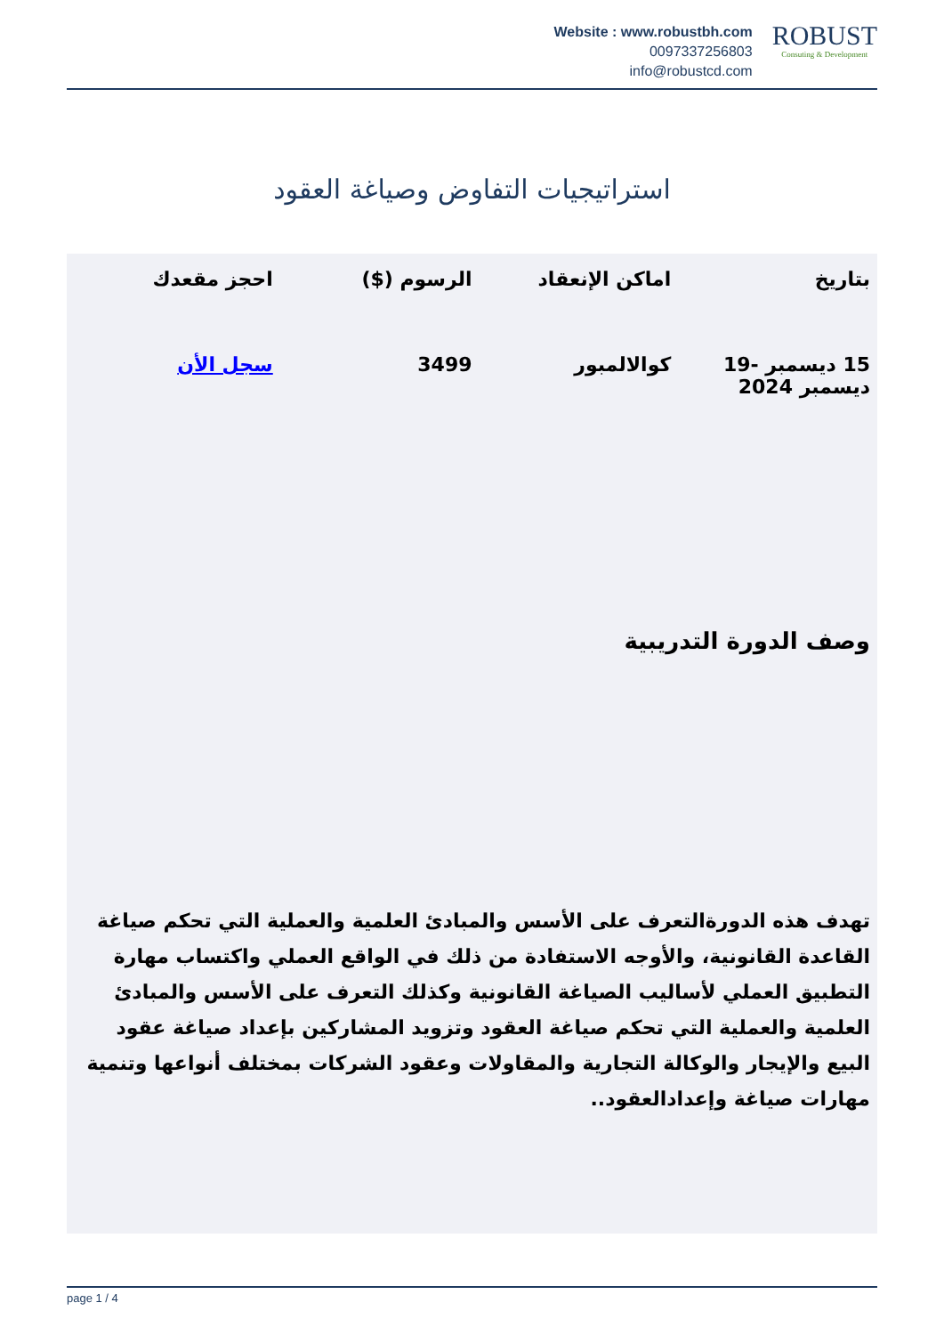Website : www.robustbh.com
0097337256803
info@robustcd.com
ROBUST
Consuting & Development
استراتيجيات التفاوض وصياغة العقود
| بتاريخ | اماكن الإنعقاد | الرسوم ($) | احجز مقعدك |
| --- | --- | --- | --- |
| 15 ديسمبر -19 ديسمبر 2024 | كوالالمبور | 3499 | سجل الأن |
وصف الدورة التدريبية
تهدف هذه الدورةالتعرف على الأسس والمبادئ العلمية والعملية التي تحكم صياغة القاعدة القانونية، والأوجه الاستفادة من ذلك في الواقع العملي واكتساب مهارة التطبيق العملي لأساليب الصياغة القانونية وكذلك التعرف على الأسس والمبادئ العلمية والعملية التي تحكم صياغة العقود وتزويد المشاركين بإعداد صياغة عقود البيع والإيجار والوكالة التجارية والمقاولات وعقود الشركات بمختلف أنواعها وتنمية مهارات صياغة وإعدادالعقود..
page 1 / 4